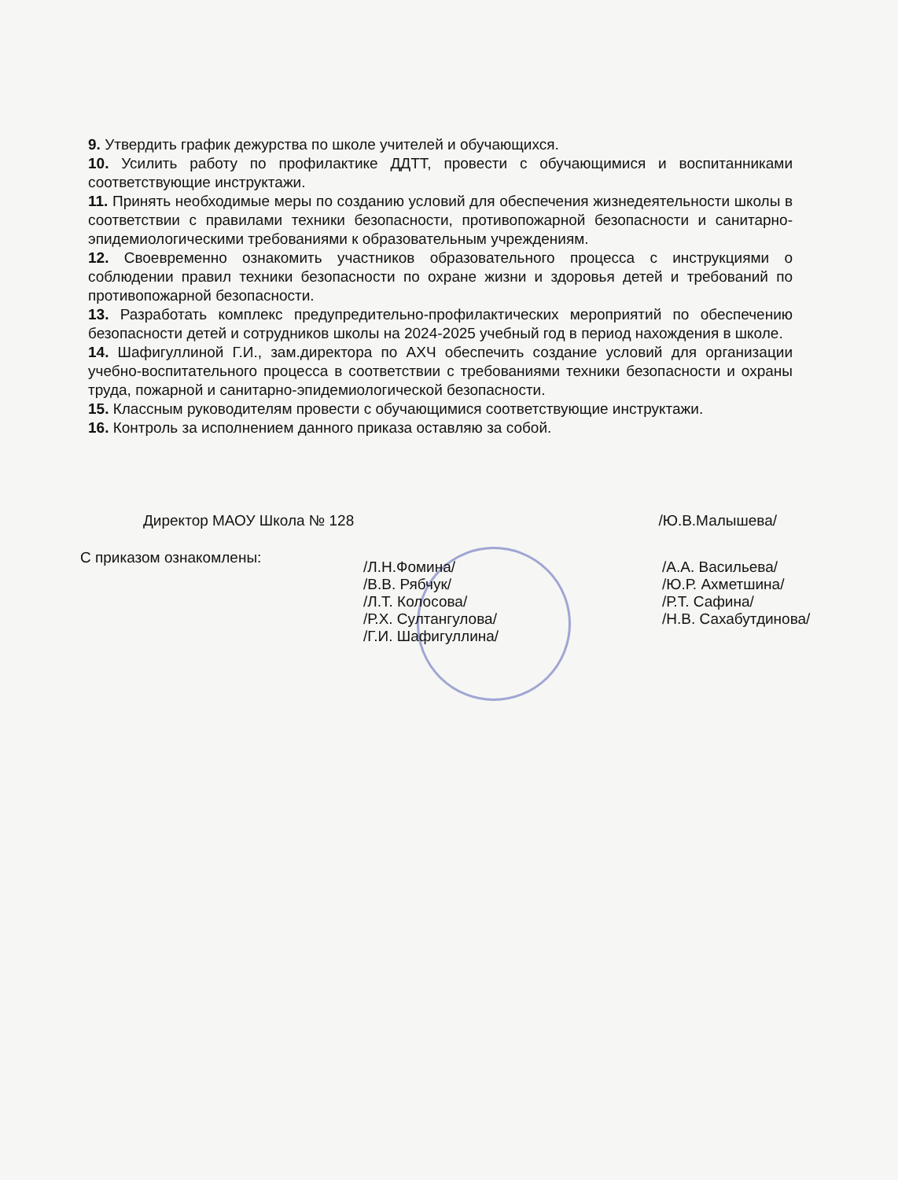9. Утвердить график дежурства по школе учителей и обучающихся.
10. Усилить работу по профилактике ДДТТ, провести с обучающимися и воспитанниками соответствующие инструктажи.
11. Принять необходимые меры по созданию условий для обеспечения жизнедеятельности школы в соответствии с правилами техники безопасности, противопожарной безопасности и санитарно-эпидемиологическими требованиями к образовательным учреждениям.
12. Своевременно ознакомить участников образовательного процесса с инструкциями о соблюдении правил техники безопасности по охране жизни и здоровья детей и требований по противопожарной безопасности.
13. Разработать комплекс предупредительно-профилактических мероприятий по обеспечению безопасности детей и сотрудников школы на 2024-2025 учебный год в период нахождения в школе.
14. Шафигуллиной Г.И., зам.директора по АХЧ обеспечить создание условий для организации учебно-воспитательного процесса в соответствии с требованиями техники безопасности и охраны труда, пожарной и санитарно-эпидемиологической безопасности.
15. Классным руководителям провести с обучающимися соответствующие инструктажи.
16. Контроль за исполнением данного приказа оставляю за собой.
Директор МАОУ Школа № 128 /Ю.В.Малышева/
С приказом ознакомлены:
/Л.Н.Фомина/ /А.А. Васильева/ /В.В. Рябчук/ /Ю.Р. Ахметшина/ /Л.Т. Колосова/ /Р.Т. Сафина/ /Р.Х. Султангулова/ /Н.В. Сахабутдинова/ /Г.И. Шафигуллина/